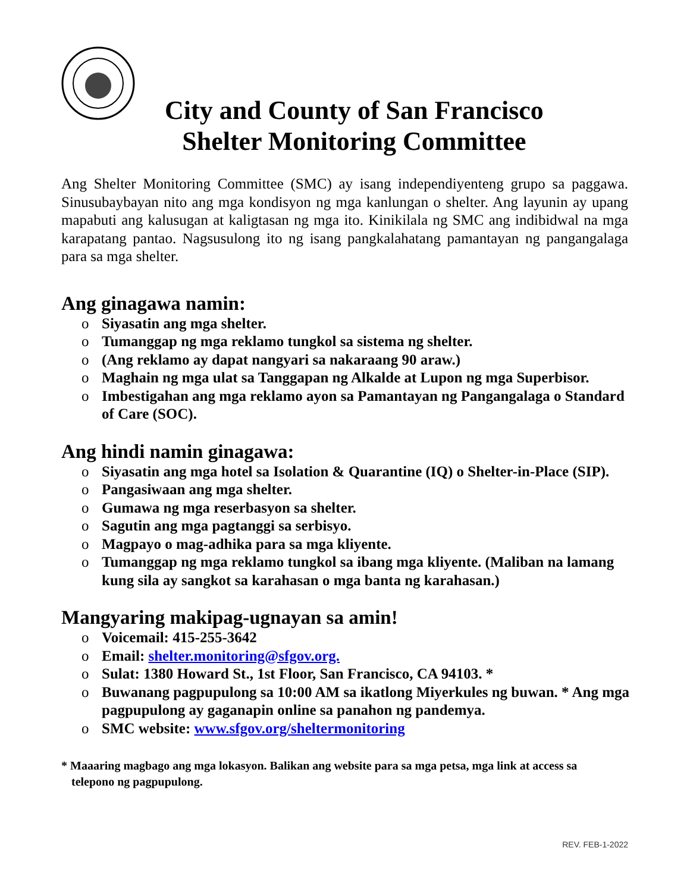City and County of San Francisco
Shelter Monitoring Committee
Ang Shelter Monitoring Committee (SMC) ay isang independiyenteng grupo sa paggawa. Sinusubaybayan nito ang mga kondisyon ng mga kanlungan o shelter. Ang layunin ay upang mapabuti ang kalusugan at kaligtasan ng mga ito. Kinikilala ng SMC ang indibidwal na mga karapatang pantao. Nagsusulong ito ng isang pangkalahatang pamantayan ng pangangalaga para sa mga shelter.
Ang ginagawa namin:
o Siyasatin ang mga shelter.
o Tumanggap ng mga reklamo tungkol sa sistema ng shelter.
o (Ang reklamo ay dapat nangyari sa nakaraang 90 araw.)
o Maghain ng mga ulat sa Tanggapan ng Alkalde at Lupon ng mga Superbisor.
o Imbestigahan ang mga reklamo ayon sa Pamantayan ng Pangangalaga o Standard of Care (SOC).
Ang hindi namin ginagawa:
o Siyasatin ang mga hotel sa Isolation & Quarantine (IQ) o Shelter-in-Place (SIP).
o Pangasiwaan ang mga shelter.
o Gumawa ng mga reserbasyon sa shelter.
o Sagutin ang mga pagtanggi sa serbisyo.
o Magpayo o mag-adhika para sa mga kliyente.
o Tumanggap ng mga reklamo tungkol sa ibang mga kliyente. (Maliban na lamang kung sila ay sangkot sa karahasan o mga banta ng karahasan.)
Mangyaring makipag-ugnayan sa amin!
o Voicemail: 415-255-3642
o Email: shelter.monitoring@sfgov.org.
o Sulat: 1380 Howard St., 1st Floor, San Francisco, CA 94103. *
o Buwanang pagpupulong sa 10:00 AM sa ikatlong Miyerkules ng buwan. * Ang mga pagpupulong ay gaganapin online sa panahon ng pandemya.
o SMC website: www.sfgov.org/sheltermonitoring
* Maaaring magbago ang mga lokasyon. Balikan ang website para sa mga petsa, mga link at access sa telepono ng pagpupulong.
REV. FEB-1-2022